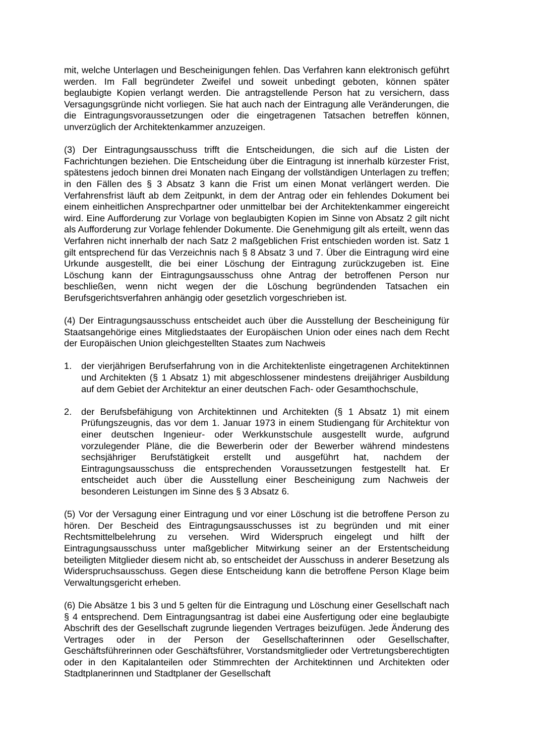mit, welche Unterlagen und Bescheinigungen fehlen. Das Verfahren kann elektronisch geführt werden. Im Fall begründeter Zweifel und soweit unbedingt geboten, können später beglaubigte Kopien verlangt werden. Die antragstellende Person hat zu versichern, dass Versagungsgründe nicht vorliegen. Sie hat auch nach der Eintragung alle Veränderungen, die die Eintragungsvoraussetzungen oder die eingetragenen Tatsachen betreffen können, unverzüglich der Architektenkammer anzuzeigen.
(3) Der Eintragungsausschuss trifft die Entscheidungen, die sich auf die Listen der Fachrichtungen beziehen. Die Entscheidung über die Eintragung ist innerhalb kürzester Frist, spätestens jedoch binnen drei Monaten nach Eingang der vollständigen Unterlagen zu treffen; in den Fällen des § 3 Absatz 3 kann die Frist um einen Monat verlängert werden. Die Verfahrensfrist läuft ab dem Zeitpunkt, in dem der Antrag oder ein fehlendes Dokument bei einem einheitlichen Ansprechpartner oder unmittelbar bei der Architektenkammer eingereicht wird. Eine Aufforderung zur Vorlage von beglaubigten Kopien im Sinne von Absatz 2 gilt nicht als Aufforderung zur Vorlage fehlender Dokumente. Die Genehmigung gilt als erteilt, wenn das Verfahren nicht innerhalb der nach Satz 2 maßgeblichen Frist entschieden worden ist. Satz 1 gilt entsprechend für das Verzeichnis nach § 8 Absatz 3 und 7. Über die Eintragung wird eine Urkunde ausgestellt, die bei einer Löschung der Eintragung zurückzugeben ist. Eine Löschung kann der Eintragungsausschuss ohne Antrag der betroffenen Person nur beschließen, wenn nicht wegen der die Löschung begründenden Tatsachen ein Berufsgerichtsverfahren anhängig oder gesetzlich vorgeschrieben ist.
(4) Der Eintragungsausschuss entscheidet auch über die Ausstellung der Bescheinigung für Staatsangehörige eines Mitgliedstaates der Europäischen Union oder eines nach dem Recht der Europäischen Union gleichgestellten Staates zum Nachweis
1. der vierjährigen Berufserfahrung von in die Architektenliste eingetragenen Architektinnen und Architekten (§ 1 Absatz 1) mit abgeschlossener mindestens dreijähriger Ausbildung auf dem Gebiet der Architektur an einer deutschen Fach- oder Gesamthochschule,
2. der Berufsbefähigung von Architektinnen und Architekten (§ 1 Absatz 1) mit einem Prüfungszeugnis, das vor dem 1. Januar 1973 in einem Studiengang für Architektur von einer deutschen Ingenieur- oder Werkkunstschule ausgestellt wurde, aufgrund vorzulegender Pläne, die die Bewerberin oder der Bewerber während mindestens sechsjähriger Berufstätigkeit erstellt und ausgeführt hat, nachdem der Eintragungsausschuss die entsprechenden Voraussetzungen festgestellt hat. Er entscheidet auch über die Ausstellung einer Bescheinigung zum Nachweis der besonderen Leistungen im Sinne des § 3 Absatz 6.
(5) Vor der Versagung einer Eintragung und vor einer Löschung ist die betroffene Person zu hören. Der Bescheid des Eintragungsausschusses ist zu begründen und mit einer Rechtsmittelbelehrung zu versehen. Wird Widerspruch eingelegt und hilft der Eintragungsausschuss unter maßgeblicher Mitwirkung seiner an der Erstentscheidung beteiligten Mitglieder diesem nicht ab, so entscheidet der Ausschuss in anderer Besetzung als Widerspruchsausschuss. Gegen diese Entscheidung kann die betroffene Person Klage beim Verwaltungsgericht erheben.
(6) Die Absätze 1 bis 3 und 5 gelten für die Eintragung und Löschung einer Gesellschaft nach § 4 entsprechend. Dem Eintragungsantrag ist dabei eine Ausfertigung oder eine beglaubigte Abschrift des der Gesellschaft zugrunde liegenden Vertrages beizufügen. Jede Änderung des Vertrages oder in der Person der Gesellschafterinnen oder Gesellschafter, Geschäftsführerinnen oder Geschäftsführer, Vorstandsmitglieder oder Vertretungsberechtigten oder in den Kapitalanteilen oder Stimmrechten der Architektinnen und Architekten oder Stadtplanerinnen und Stadtplaner der Gesellschaft